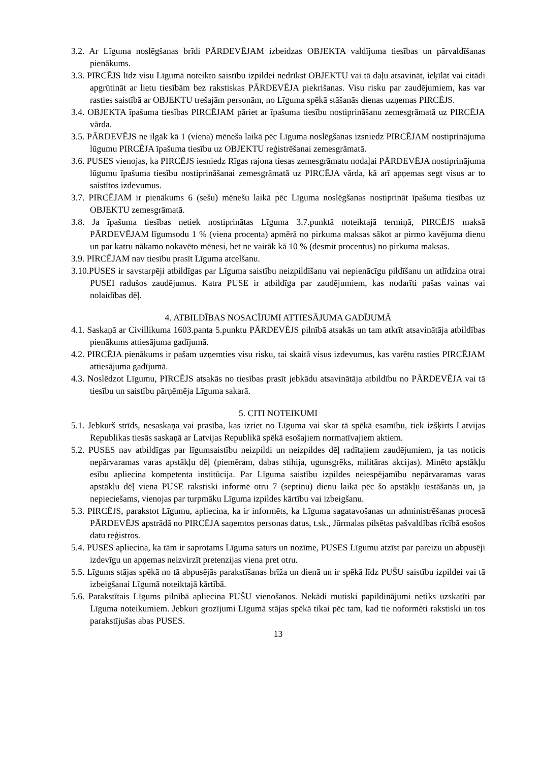3.2. Ar Līguma noslēgšanas brīdi PĀRDEVĒJAM izbeidzas OBJEKTA valdījuma tiesības un pārvaldīšanas pienākums.
3.3. PIRCĒJS līdz visu Līgumā noteikto saistību izpildei nedrīkst OBJEKTU vai tā daļu atsavināt, ieķīlāt vai citādi apgrūtināt ar lietu tiesībām bez rakstiskas PĀRDEVĒJA piekrišanas. Visu risku par zaudējumiem, kas var rasties saistībā ar OBJEKTU trešajām personām, no Līguma spēkā stāšanās dienas uzņemas PIRCĒJS.
3.4. OBJEKTA īpašuma tiesības PIRCĒJAM pāriet ar īpašuma tiesību nostiprināšanu zemesgrāmatā uz PIRCĒJA vārda.
3.5. PĀRDEVĒJS ne ilgāk kā 1 (viena) mēneša laikā pēc Līguma noslēgšanas izsniedz PIRCĒJAM nostiprinājuma lūgumu PIRCĒJA īpašuma tiesību uz OBJEKTU reģistrēšanai zemesgrāmatā.
3.6. PUSES vienojas, ka PIRCĒJS iesniedz Rīgas rajona tiesas zemesgrāmatu nodaļai PĀRDEVĒJA nostiprinājuma lūgumu īpašuma tiesību nostiprināšanai zemesgrāmatā uz PIRCĒJA vārda, kā arī apņemas segt visus ar to saistītos izdevumus.
3.7. PIRCĒJAM ir pienākums 6 (sešu) mēnešu laikā pēc Līguma noslēgšanas nostiprināt īpašuma tiesības uz OBJEKTU zemesgrāmatā.
3.8. Ja īpašuma tiesības netiek nostiprinātas Līguma 3.7.punktā noteiktajā termiņā, PIRCĒJS maksā PĀRDEVĒJAM līgumsodu 1 % (viena procenta) apmērā no pirkuma maksas sākot ar pirmo kavējuma dienu un par katru nākamo nokavēto mēnesi, bet ne vairāk kā 10 % (desmit procentus) no pirkuma maksas.
3.9. PIRCĒJAM nav tiesību prasīt Līguma atcelšanu.
3.10.PUSES ir savstarpēji atbildīgas par Līguma saistību neizpildīšanu vai nepienācīgu pildīšanu un atlīdzina otrai PUSEI radušos zaudējumus. Katra PUSE ir atbildīga par zaudējumiem, kas nodarīti pašas vainas vai nolaidības dēļ.
4. ATBILDĪBAS NOSACĪJUMI ATTIESĀJUMA GADĪJUMĀ
4.1. Saskaņā ar Civillikuma 1603.panta 5.punktu PĀRDEVĒJS pilnībā atsakās un tam atkrīt atsavinātāja atbildības pienākums attiesājuma gadījumā.
4.2. PIRCĒJA pienākums ir pašam uzņemties visu risku, tai skaitā visus izdevumus, kas varētu rasties PIRCĒJAM attiesājuma gadījumā.
4.3. Noslēdzot Līgumu, PIRCĒJS atsakās no tiesības prasīt jebkādu atsavinātāja atbildību no PĀRDEVĒJA vai tā tiesību un saistību pārņēmēja Līguma sakarā.
5. CITI NOTEIKUMI
5.1. Jebkurš strīds, nesaskaņa vai prasība, kas izriet no Līguma vai skar tā spēkā esamību, tiek izšķirts Latvijas Republikas tiesās saskaņā ar Latvijas Republikā spēkā esošajiem normatīvajiem aktiem.
5.2. PUSES nav atbildīgas par līgumsaistību neizpildi un neizpildes dēļ radītajiem zaudējumiem, ja tas noticis nepārvaramas varas apstākļu dēļ (piemēram, dabas stihija, ugunsgrēks, militāras akcijas). Minēto apstākļu esību apliecina kompetenta institūcija. Par Līguma saistību izpildes neiespējamību nepārvaramas varas apstākļu dēļ viena PUSE rakstiski informē otru 7 (septiņu) dienu laikā pēc šo apstākļu iestāšanās un, ja nepieciešams, vienojas par turpmāku Līguma izpildes kārtību vai izbeigšanu.
5.3. PIRCĒJS, parakstot Līgumu, apliecina, ka ir informēts, ka Līguma sagatavošanas un administrēšanas procesā PĀRDEVĒJS apstrādā no PIRCĒJA saņemtos personas datus, t.sk., Jūrmalas pilsētas pašvaldības rīcībā esošos datu reģistros.
5.4. PUSES apliecina, ka tām ir saprotams Līguma saturs un nozīme, PUSES Līgumu atzīst par pareizu un abpusēji izdevīgu un apņemas neizvirzīt pretenzijas viena pret otru.
5.5. Līgums stājas spēkā no tā abpusējās parakstīšanas brīža un dienā un ir spēkā līdz PUŠU saistību izpildei vai tā izbeigšanai Līgumā noteiktajā kārtībā.
5.6. Parakstītais Līgums pilnībā apliecina PUŠU vienošanos. Nekādi mutiski papildinājumi netiks uzskatīti par Līguma noteikumiem. Jebkuri grozījumi Līgumā stājas spēkā tikai pēc tam, kad tie noformēti rakstiski un tos parakstījušas abas PUSES.
13